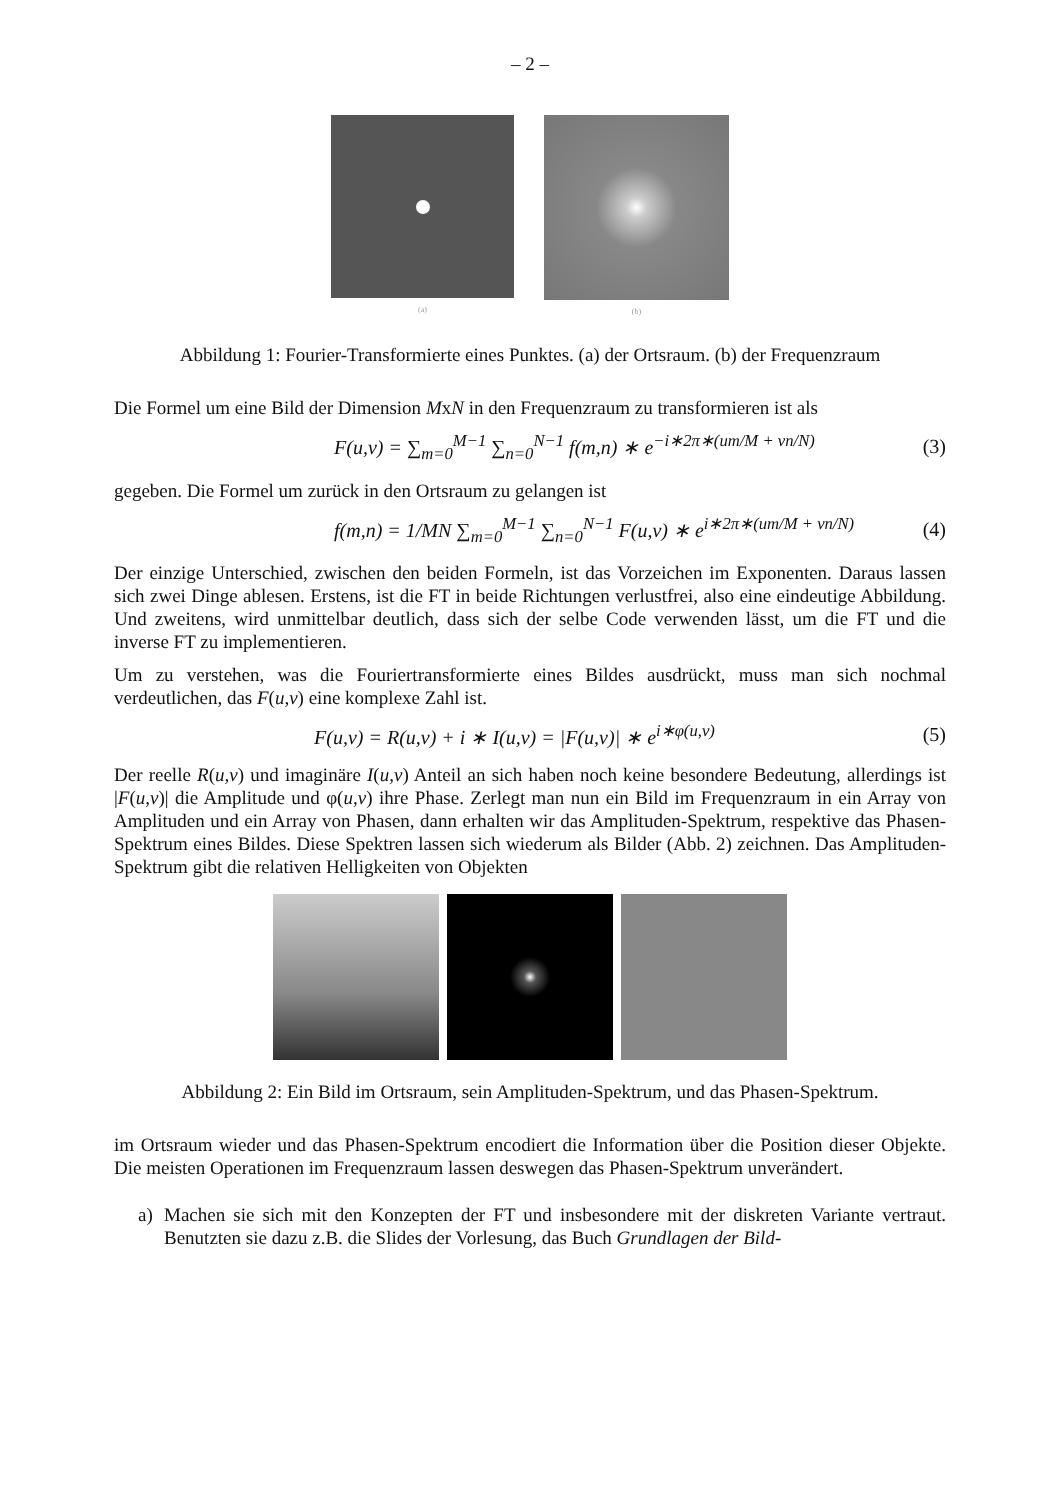– 2 –
(a) (b)
Abbildung 1: Fourier-Transformierte eines Punktes. (a) der Ortsraum. (b) der Frequenzraum
Die Formel um eine Bild der Dimension MxN in den Frequenzraum zu transformieren ist als
F(u,v) = ∑<sub>m=0</sub><sup>M−1</sup> ∑<sub>n=0</sub><sup>N−1</sup> f(m,n) ∗ e<sup>−i∗2π∗(um/M + vn/N)</sup> (3)
gegeben. Die Formel um zurück in den Ortsraum zu gelangen ist
f(m,n) = 1/MN ∑<sub>m=0</sub><sup>M−1</sup> ∑<sub>n=0</sub><sup>N−1</sup> F(u,v) ∗ e<sup>i∗2π∗(um/M + vn/N)</sup> (4)
Der einzige Unterschied, zwischen den beiden Formeln, ist das Vorzeichen im Exponenten. Daraus lassen sich zwei Dinge ablesen. Erstens, ist die FT in beide Richtungen verlustfrei, also eine eindeutige Abbildung. Und zweitens, wird unmittelbar deutlich, dass sich der selbe Code verwenden lässt, um die FT und die inverse FT zu implementieren.
Um zu verstehen, was die Fouriertransformierte eines Bildes ausdrückt, muss man sich nochmal verdeutlichen, das F(u,v) eine komplexe Zahl ist.
F(u,v) = R(u,v) + i ∗ I(u,v) = |F(u,v)| ∗ e<sup>i∗φ(u,v)</sup> (5)
Der reelle R(u,v) und imaginäre I(u,v) Anteil an sich haben noch keine besondere Bedeutung, allerdings ist |F(u,v)| die Amplitude und φ(u,v) ihre Phase. Zerlegt man nun ein Bild im Frequenzraum in ein Array von Amplituden und ein Array von Phasen, dann erhalten wir das Amplituden-Spektrum, respektive das Phasen-Spektrum eines Bildes. Diese Spektren lassen sich wiederum als Bilder (Abb. 2) zeichnen. Das Amplituden-Spektrum gibt die relativen Helligkeiten von Objekten
Abbildung 2: Ein Bild im Ortsraum, sein Amplituden-Spektrum, und das Phasen-Spektrum.
im Ortsraum wieder und das Phasen-Spektrum encodiert die Information über die Position dieser Objekte. Die meisten Operationen im Frequenzraum lassen deswegen das Phasen-Spektrum unverändert.
a) Machen sie sich mit den Konzepten der FT und insbesondere mit der diskreten Variante vertraut. Benutzten sie dazu z.B. die Slides der Vorlesung, das Buch Grundlagen der Bild-